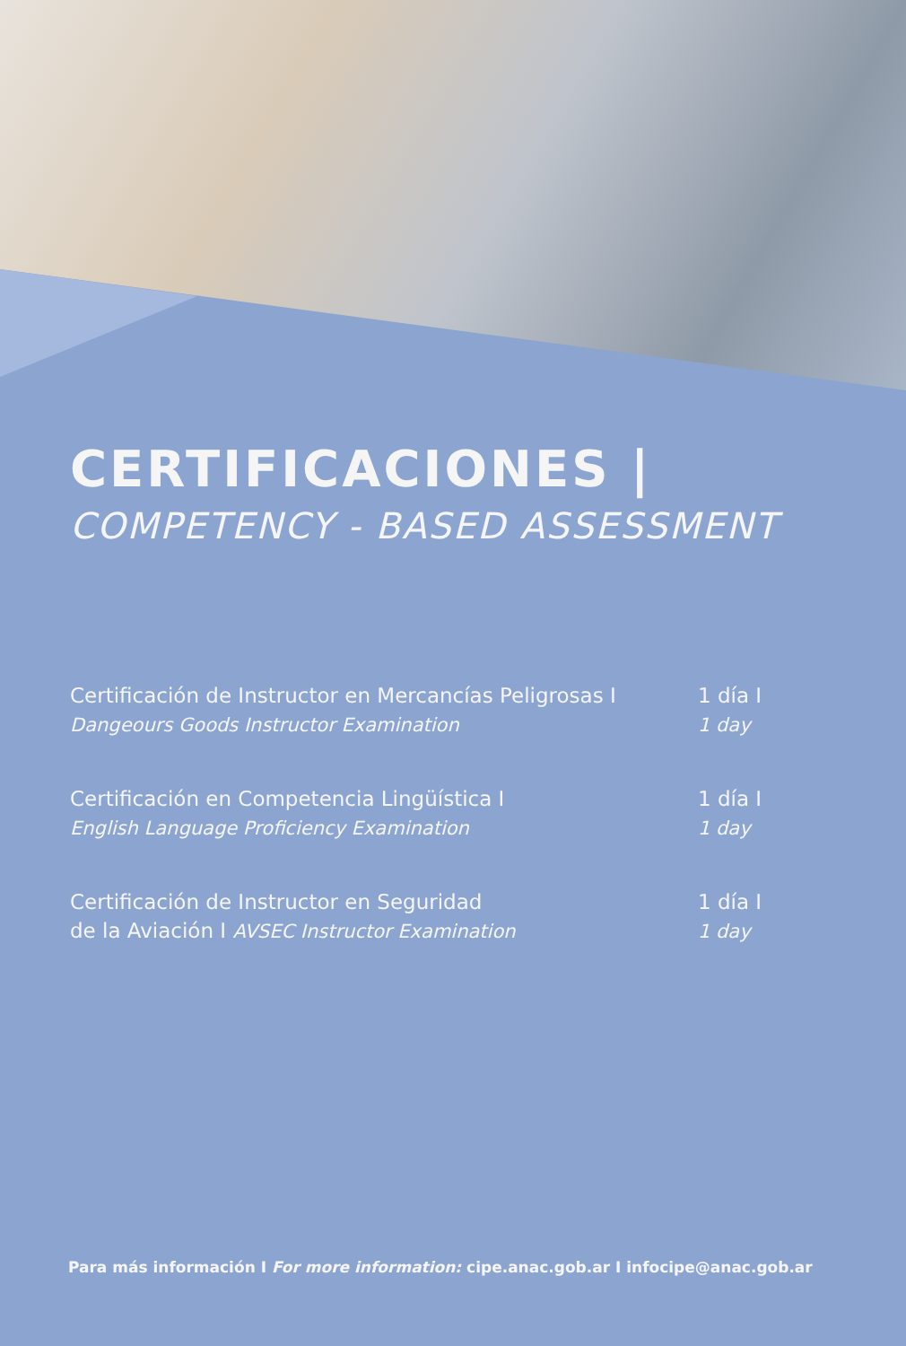CERTIFICACIONES |
COMPETENCY - BASED ASSESSMENT
Certificación de Instructor en Mercancías Peligrosas I
Dangeours Goods Instructor Examination
1 día I
1 day
Certificación en Competencia Lingüística I
English Language Proficiency Examination
1 día I
1 day
Certificación de Instructor en Seguridad
de la Aviación I AVSEC Instructor Examination
1 día I
1 day
Para más información I For more information: cipe.anac.gob.ar I infocipe@anac.gob.ar